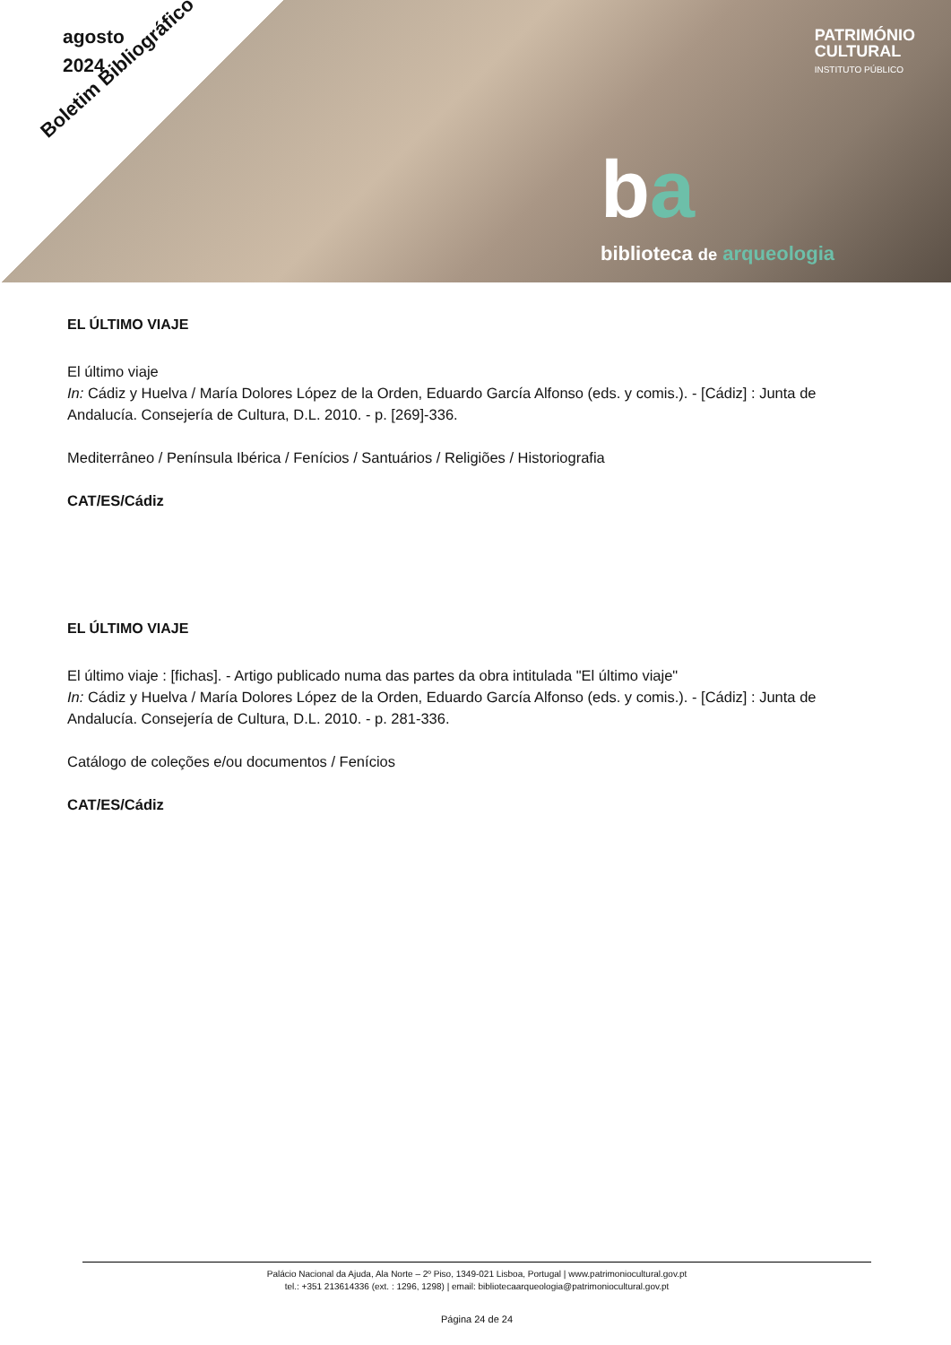agosto
2024
Boletim Bibliográfico
PATRIMÓNIO
CULTURAL
INSTITUTO PÚBLICO
ba
biblioteca de arqueologia
EL ÚLTIMO VIAJE
El último viaje
In: Cádiz y Huelva / María Dolores López de la Orden, Eduardo García Alfonso (eds. y comis.). - [Cádiz] : Junta de Andalucía. Consejería de Cultura, D.L. 2010. - p. [269]-336.
Mediterrâneo / Península Ibérica / Fenícios / Santuários / Religiões / Historiografia
CAT/ES/Cádiz
EL ÚLTIMO VIAJE
El último viaje : [fichas]. - Artigo publicado numa das partes da obra intitulada "El último viaje"
In: Cádiz y Huelva / María Dolores López de la Orden, Eduardo García Alfonso (eds. y comis.). - [Cádiz] : Junta de Andalucía. Consejería de Cultura, D.L. 2010. - p. 281-336.
Catálogo de coleções e/ou documentos / Fenícios
CAT/ES/Cádiz
Palácio Nacional da Ajuda, Ala Norte – 2º Piso, 1349-021 Lisboa, Portugal | www.patrimoniocultural.gov.pt
tel.: +351 213614336 (ext. : 1296, 1298) | email: bibliotecaarqueologia@patrimoniocultural.gov.pt
Página 24 de 24